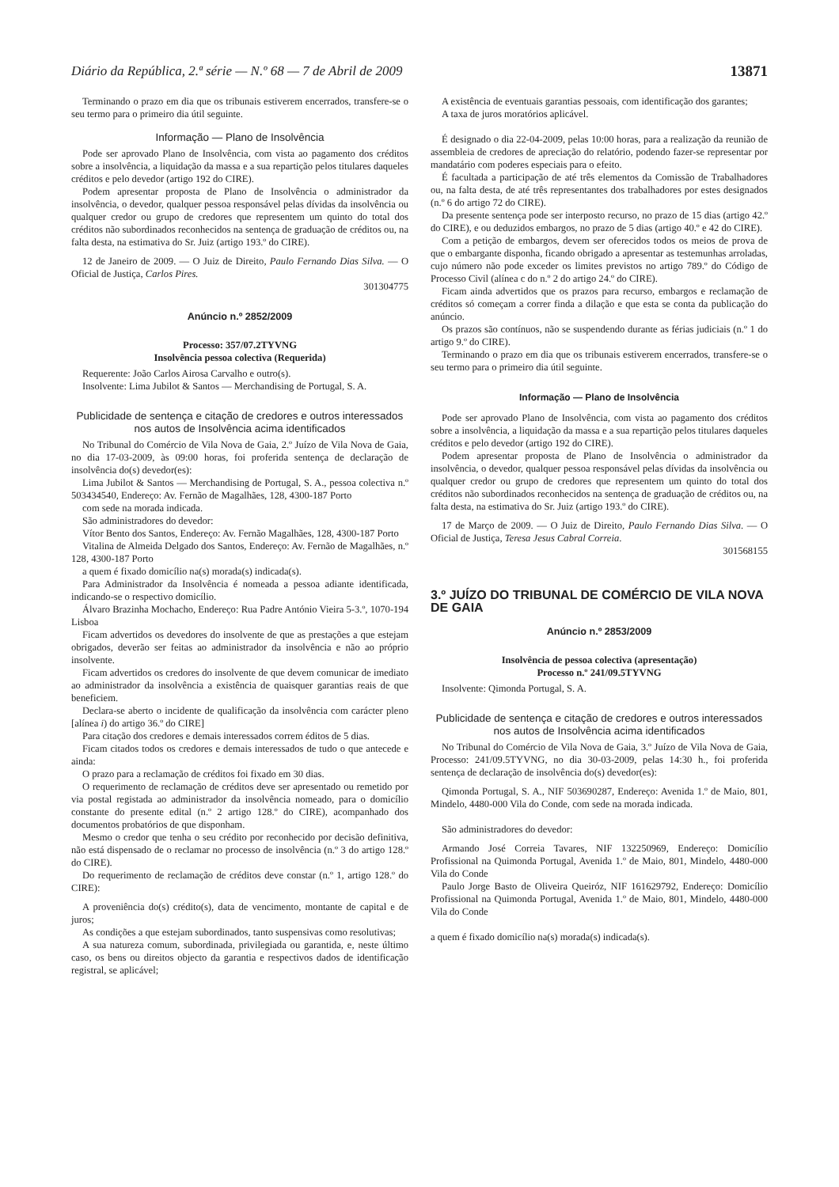Diário da República, 2.ª série — N.º 68 — 7 de Abril de 2009 13871
Terminando o prazo em dia que os tribunais estiverem encerrados, transfere-se o seu termo para o primeiro dia útil seguinte.
Informação — Plano de Insolvência
Pode ser aprovado Plano de Insolvência, com vista ao pagamento dos créditos sobre a insolvência, a liquidação da massa e a sua repartição pelos titulares daqueles créditos e pelo devedor (artigo 192 do CIRE).
Podem apresentar proposta de Plano de Insolvência o administrador da insolvência, o devedor, qualquer pessoa responsável pelas dívidas da insolvência ou qualquer credor ou grupo de credores que representem um quinto do total dos créditos não subordinados reconhecidos na sentença de graduação de créditos ou, na falta desta, na estimativa do Sr. Juiz (artigo 193.º do CIRE).
12 de Janeiro de 2009. — O Juiz de Direito, Paulo Fernando Dias Silva. — O Oficial de Justiça, Carlos Pires.
301304775
Anúncio n.º 2852/2009
Processo: 357/07.2TYVNG
Insolvência pessoa colectiva (Requerida)
Requerente: João Carlos Airosa Carvalho e outro(s).
Insolvente: Lima Jubilot & Santos — Merchandising de Portugal, S. A.
Publicidade de sentença e citação de credores e outros interessados nos autos de Insolvência acima identificados
No Tribunal do Comércio de Vila Nova de Gaia, 2.º Juízo de Vila Nova de Gaia, no dia 17-03-2009, às 09:00 horas, foi proferida sentença de declaração de insolvência do(s) devedor(es):
Lima Jubilot & Santos — Merchandising de Portugal, S. A., pessoa colectiva n.º 503434540, Endereço: Av. Fernão de Magalhães, 128, 4300-187 Porto
com sede na morada indicada.
São administradores do devedor:
Vítor Bento dos Santos, Endereço: Av. Fernão Magalhães, 128, 4300-187 Porto
Vitalina de Almeida Delgado dos Santos, Endereço: Av. Fernão de Magalhães, n.º 128, 4300-187 Porto
a quem é fixado domicílio na(s) morada(s) indicada(s).
Para Administrador da Insolvência é nomeada a pessoa adiante identificada, indicando-se o respectivo domicílio.
Álvaro Brazinha Mochacho, Endereço: Rua Padre António Vieira 5-3.º, 1070-194 Lisboa
Ficam advertidos os devedores do insolvente de que as prestações a que estejam obrigados, deverão ser feitas ao administrador da insolvência e não ao próprio insolvente.
Ficam advertidos os credores do insolvente de que devem comunicar de imediato ao administrador da insolvência a existência de quaisquer garantias reais de que beneficiem.
Declara-se aberto o incidente de qualificação da insolvência com carácter pleno [alínea i) do artigo 36.º do CIRE]
Para citação dos credores e demais interessados correm éditos de 5 dias.
Ficam citados todos os credores e demais interessados de tudo o que antecede e ainda:
O prazo para a reclamação de créditos foi fixado em 30 dias.
O requerimento de reclamação de créditos deve ser apresentado ou remetido por via postal registada ao administrador da insolvência nomeado, para o domicílio constante do presente edital (n.º 2 artigo 128.º do CIRE), acompanhado dos documentos probatórios de que disponham.
Mesmo o credor que tenha o seu crédito por reconhecido por decisão definitiva, não está dispensado de o reclamar no processo de insolvência (n.º 3 do artigo 128.º do CIRE).
Do requerimento de reclamação de créditos deve constar (n.º 1, artigo 128.º do CIRE):
A proveniência do(s) crédito(s), data de vencimento, montante de capital e de juros;
As condições a que estejam subordinados, tanto suspensivas como resolutivas;
A sua natureza comum, subordinada, privilegiada ou garantida, e, neste último caso, os bens ou direitos objecto da garantia e respectivos dados de identificação registral, se aplicável;
A existência de eventuais garantias pessoais, com identificação dos garantes;
A taxa de juros moratórios aplicável.
É designado o dia 22-04-2009, pelas 10:00 horas, para a realização da reunião de assembleia de credores de apreciação do relatório, podendo fazer-se representar por mandatário com poderes especiais para o efeito.
É facultada a participação de até três elementos da Comissão de Trabalhadores ou, na falta desta, de até três representantes dos trabalhadores por estes designados (n.º 6 do artigo 72 do CIRE).
Da presente sentença pode ser interposto recurso, no prazo de 15 dias (artigo 42.º do CIRE), e ou deduzidos embargos, no prazo de 5 dias (artigo 40.º e 42 do CIRE).
Com a petição de embargos, devem ser oferecidos todos os meios de prova de que o embargante disponha, ficando obrigado a apresentar as testemunhas arroladas, cujo número não pode exceder os limites previstos no artigo 789.º do Código de Processo Civil (alínea c do n.º 2 do artigo 24.º do CIRE).
Ficam ainda advertidos que os prazos para recurso, embargos e reclamação de créditos só começam a correr finda a dilação e que esta se conta da publicação do anúncio.
Os prazos são contínuos, não se suspendendo durante as férias judiciais (n.º 1 do artigo 9.º do CIRE).
Terminando o prazo em dia que os tribunais estiverem encerrados, transfere-se o seu termo para o primeiro dia útil seguinte.
Informação — Plano de Insolvência
Pode ser aprovado Plano de Insolvência, com vista ao pagamento dos créditos sobre a insolvência, a liquidação da massa e a sua repartição pelos titulares daqueles créditos e pelo devedor (artigo 192 do CIRE).
Podem apresentar proposta de Plano de Insolvência o administrador da insolvência, o devedor, qualquer pessoa responsável pelas dívidas da insolvência ou qualquer credor ou grupo de credores que representem um quinto do total dos créditos não subordinados reconhecidos na sentença de graduação de créditos ou, na falta desta, na estimativa do Sr. Juiz (artigo 193.º do CIRE).
17 de Março de 2009. — O Juiz de Direito, Paulo Fernando Dias Silva. — O Oficial de Justiça, Teresa Jesus Cabral Correia.
301568155
3.º JUÍZO DO TRIBUNAL DE COMÉRCIO DE VILA NOVA DE GAIA
Anúncio n.º 2853/2009
Insolvência de pessoa colectiva (apresentação)
Processo n.º 241/09.5TYVNG
Insolvente: Qimonda Portugal, S. A.
Publicidade de sentença e citação de credores e outros interessados nos autos de Insolvência acima identificados
No Tribunal do Comércio de Vila Nova de Gaia, 3.º Juízo de Vila Nova de Gaia, Processo: 241/09.5TYVNG, no dia 30-03-2009, pelas 14:30 h., foi proferida sentença de declaração de insolvência do(s) devedor(es):
Qimonda Portugal, S. A., NIF 503690287, Endereço: Avenida 1.º de Maio, 801, Mindelo, 4480-000 Vila do Conde, com sede na morada indicada.
São administradores do devedor:
Armando José Correia Tavares, NIF 132250969, Endereço: Domicílio Profissional na Quimonda Portugal, Avenida 1.º de Maio, 801, Mindelo, 4480-000 Vila do Conde
Paulo Jorge Basto de Oliveira Queiróz, NIF 161629792, Endereço: Domicílio Profissional na Quimonda Portugal, Avenida 1.º de Maio, 801, Mindelo, 4480-000 Vila do Conde
a quem é fixado domicílio na(s) morada(s) indicada(s).